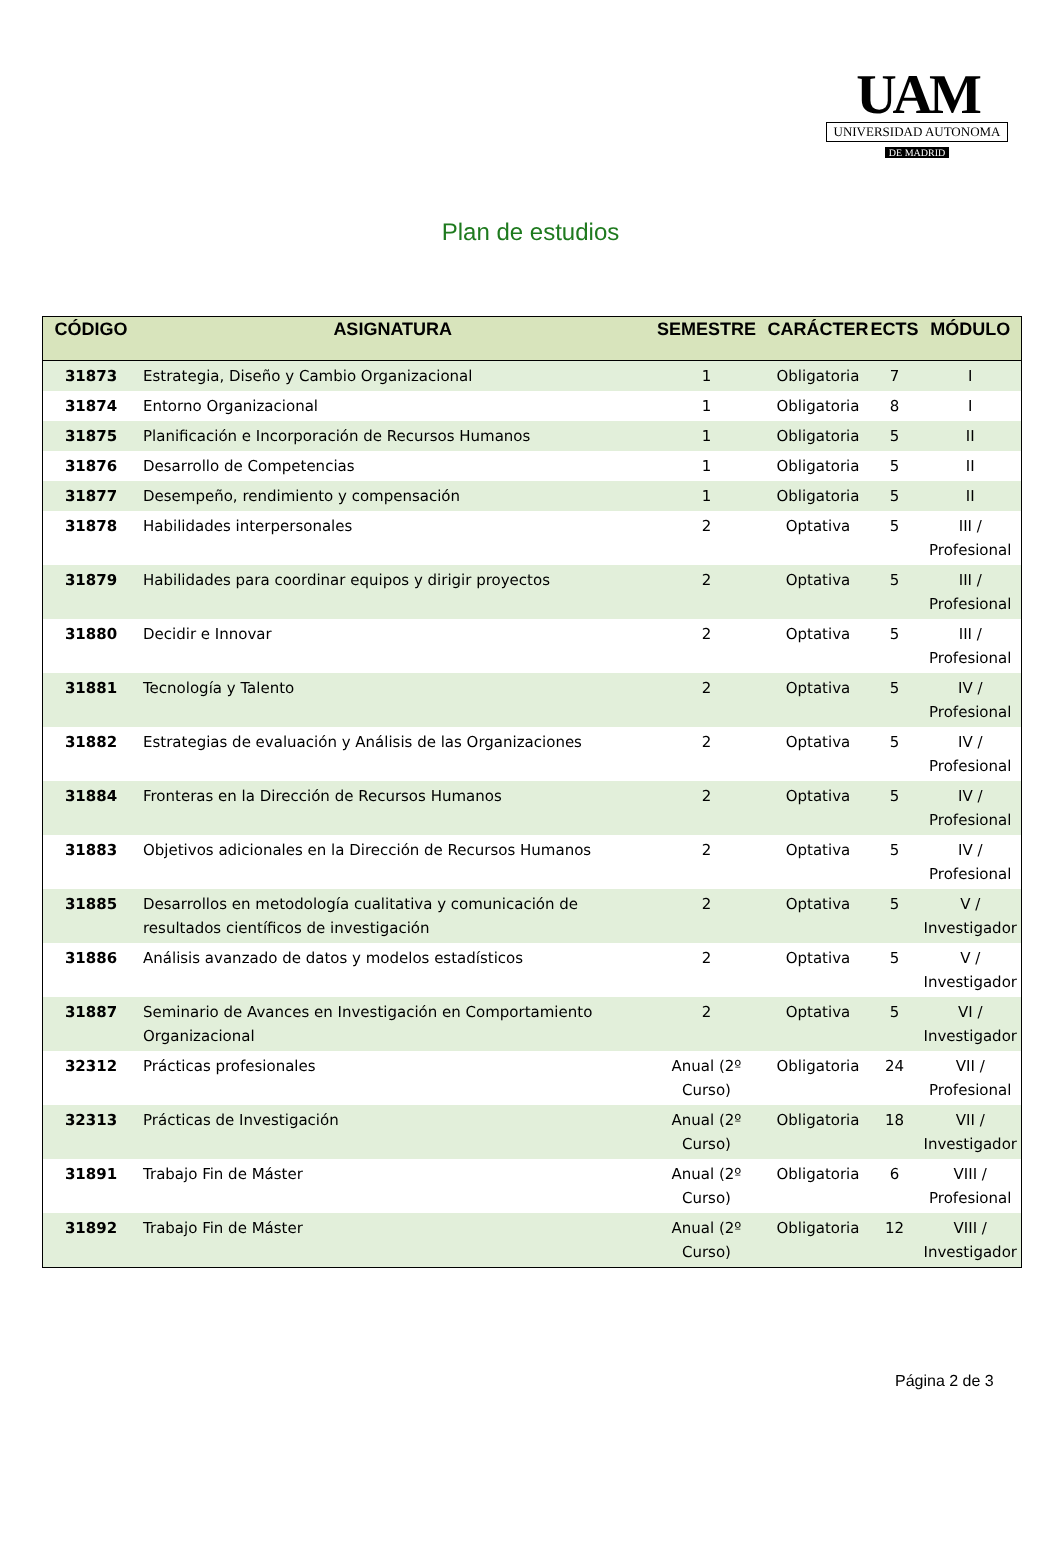UAM
UNIVERSIDAD AUTONOMA
DE MADRID
Plan de estudios
| CÓDIGO | ASIGNATURA | SEMESTRE | CARÁCTER | ECTS | MÓDULO |
| --- | --- | --- | --- | --- | --- |
| 31873 | Estrategia, Diseño y Cambio Organizacional | 1 | Obligatoria | 7 | I |
| 31874 | Entorno Organizacional | 1 | Obligatoria | 8 | I |
| 31875 | Planificación e Incorporación de Recursos Humanos | 1 | Obligatoria | 5 | II |
| 31876 | Desarrollo de Competencias | 1 | Obligatoria | 5 | II |
| 31877 | Desempeño, rendimiento y compensación | 1 | Obligatoria | 5 | II |
| 31878 | Habilidades interpersonales | 2 | Optativa | 5 | III / Profesional |
| 31879 | Habilidades para coordinar equipos y dirigir proyectos | 2 | Optativa | 5 | III / Profesional |
| 31880 | Decidir e Innovar | 2 | Optativa | 5 | III / Profesional |
| 31881 | Tecnología y Talento | 2 | Optativa | 5 | IV / Profesional |
| 31882 | Estrategias de evaluación y Análisis de las Organizaciones | 2 | Optativa | 5 | IV / Profesional |
| 31884 | Fronteras en la Dirección de Recursos Humanos | 2 | Optativa | 5 | IV / Profesional |
| 31883 | Objetivos adicionales en la Dirección de Recursos Humanos | 2 | Optativa | 5 | IV / Profesional |
| 31885 | Desarrollos en metodología cualitativa y comunicación de resultados científicos de investigación | 2 | Optativa | 5 | V / Investigador |
| 31886 | Análisis avanzado de datos y modelos estadísticos | 2 | Optativa | 5 | V / Investigador |
| 31887 | Seminario de Avances en Investigación en Comportamiento Organizacional | 2 | Optativa | 5 | VI / Investigador |
| 32312 | Prácticas profesionales | Anual (2º Curso) | Obligatoria | 24 | VII / Profesional |
| 32313 | Prácticas de Investigación | Anual (2º Curso) | Obligatoria | 18 | VII / Investigador |
| 31891 | Trabajo Fin de Máster | Anual (2º Curso) | Obligatoria | 6 | VIII / Profesional |
| 31892 | Trabajo Fin de Máster | Anual (2º Curso) | Obligatoria | 12 | VIII / Investigador |
Página 2 de 3